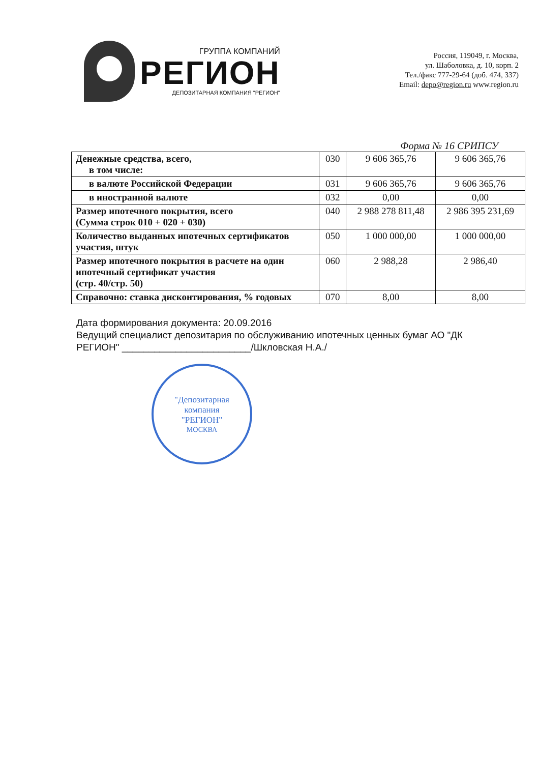ГРУППА КОМПАНИЙ
РЕГИОН
ДЕПОЗИТАРНАЯ КОМПАНИЯ "РЕГИОН"
Россия, 119049, г. Москва,
ул. Шаболовка, д. 10, корп. 2
Тел./факс 777-29-64 (доб. 474, 337)
Email: depo@region.ru www.region.ru
Форма № 16 СРИПСУ
| Денежные средства, всего, в том числе: | 030 | 9 606 365,76 | 9 606 365,76 |
| в валюте Российской Федерации | 031 | 9 606 365,76 | 9 606 365,76 |
| в иностранной валюте | 032 | 0,00 | 0,00 |
| Размер ипотечного покрытия, всего (Сумма строк 010 + 020 + 030) | 040 | 2 988 278 811,48 | 2 986 395 231,69 |
| Количество выданных ипотечных сертификатов участия, штук | 050 | 1 000 000,00 | 1 000 000,00 |
| Размер ипотечного покрытия в расчете на один ипотечный сертификат участия (стр. 40/стр. 50) | 060 | 2 988,28 | 2 986,40 |
| Справочно: ставка дисконтирования, % годовых | 070 | 8,00 | 8,00 |
Дата формирования документа: 20.09.2016
Ведущий специалист депозитария по обслуживанию ипотечных ценных бумаг АО "ДК РЕГИОН" ________________________/Шкловская Н.А./
"Депозитарная
компания
"РЕГИОН"
МОСКВА